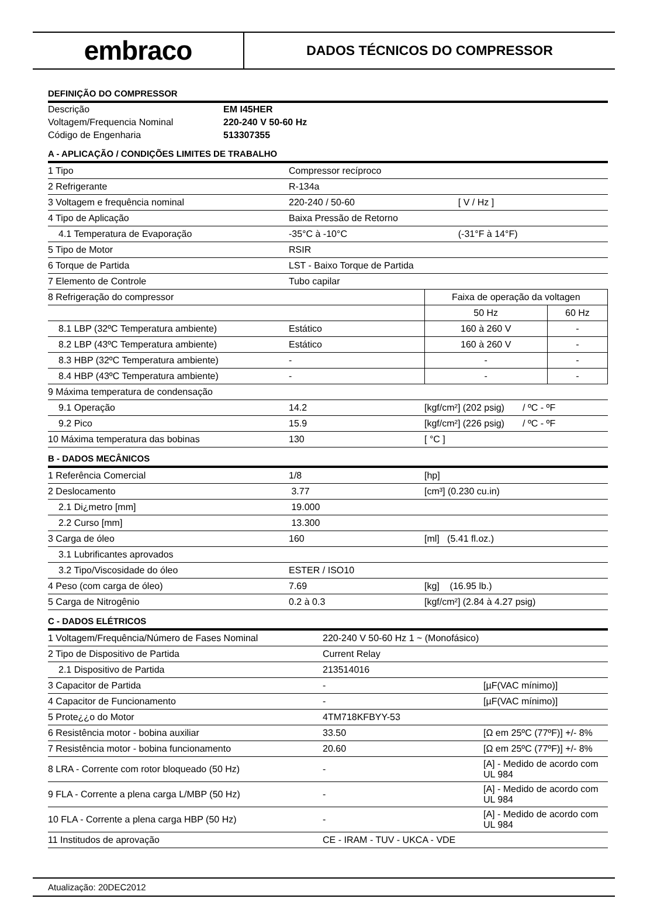embraco
DADOS TÉCNICOS DO COMPRESSOR
DEFINIÇÃO DO COMPRESSOR
| Descrição | EM I45HER |
| Voltagem/Frequencia Nominal | 220-240 V 50-60 Hz |
| Código de Engenharia | 513307355 |
A - APLICAÇÃO / CONDIÇÕES LIMITES DE TRABALHO
| 1 Tipo | Compressor recíproco | | |
| 2 Refrigerante | R-134a | | |
| 3 Voltagem e frequência nominal | 220-240 / 50-60 | [ V / Hz ] | |
| 4 Tipo de Aplicação | Baixa Pressão de Retorno | | |
| 4.1 Temperatura de Evaporação | -35°C à -10°C | (-31°F à 14°F) | |
| 5 Tipo de Motor | RSIR | | |
| 6 Torque de Partida | LST - Baixo Torque de Partida | | |
| 7 Elemento de Controle | Tubo capilar | | |
| 8 Refrigeração do compressor | | Faixa de operação da voltagen | |
| | | 50 Hz | 60 Hz |
| 8.1 LBP (32ºC Temperatura ambiente) | Estático | 160 à 260 V | - |
| 8.2 LBP (43ºC Temperatura ambiente) | Estático | 160 à 260 V | - |
| 8.3 HBP (32ºC Temperatura ambiente) | - | - | - |
| 8.4 HBP (43ºC Temperatura ambiente) | - | - | - |
| 9 Máxima temperatura de condensação | | | |
| 9.1 Operação | 14.2 | [kgf/cm²] (202 psig) / ºC - ºF | |
| 9.2 Pico | 15.9 | [kgf/cm²] (226 psig) / ºC - ºF | |
| 10 Máxima temperatura das bobinas | 130 | [ °C ] | |
B - DADOS MECÂNICOS
| 1 Referência Comercial | 1/8 | [hp] |
| 2 Deslocamento | 3.77 | [cm³] (0.230 cu.in) |
| 2.1 Di¿metro [mm] | 19.000 | |
| 2.2 Curso [mm] | 13.300 | |
| 3 Carga de óleo | 160 | [ml] (5.41 fl.oz.) |
| 3.1 Lubrificantes aprovados | | |
| 3.2 Tipo/Viscosidade do óleo | ESTER / ISO10 | |
| 4 Peso (com carga de óleo) | 7.69 | [kg] (16.95 lb.) |
| 5 Carga de Nitrogênio | 0.2 à 0.3 | [kgf/cm²] (2.84 à 4.27 psig) |
C - DADOS ELÉTRICOS
| 1 Voltagem/Frequência/Número de Fases Nominal | 220-240 V 50-60 Hz 1 ~ (Monofásico) | |
| 2 Tipo de Dispositivo de Partida | Current Relay | |
| 2.1 Dispositivo de Partida | 213514016 | |
| 3 Capacitor de Partida | - | [µF(VAC mínimo)] |
| 4 Capacitor de Funcionamento | - | [µF(VAC mínimo)] |
| 5 Prote¿¿o do Motor | 4TM718KFBYY-53 | |
| 6 Resistência motor - bobina auxiliar | 33.50 | [Ω em 25ºC (77ºF)] +/- 8% |
| 7 Resistência motor - bobina funcionamento | 20.60 | [Ω em 25ºC (77ºF)] +/- 8% |
| 8 LRA - Corrente com rotor bloqueado (50 Hz) | - | [A] - Medido de acordo com UL 984 |
| 9 FLA - Corrente a plena carga L/MBP (50 Hz) | - | [A] - Medido de acordo com UL 984 |
| 10 FLA - Corrente a plena carga HBP (50 Hz) | - | [A] - Medido de acordo com UL 984 |
| 11 Institudos de aprovação | CE - IRAM - TUV - UKCA - VDE | |
Atualização: 20DEC2012